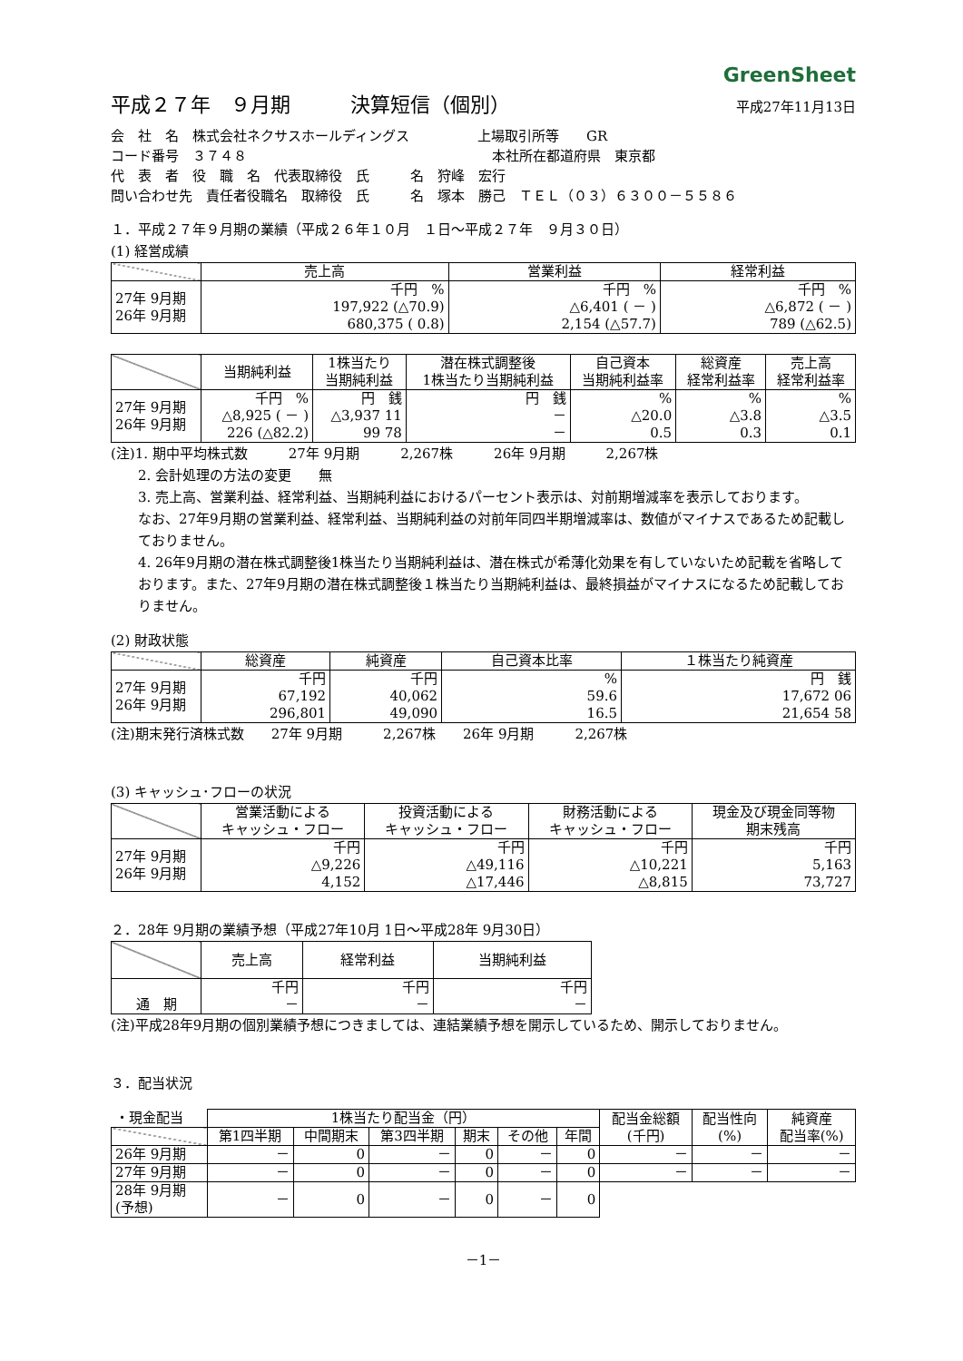GreenSheet
平成２７年　９月期　　　決算短信（個別）
平成27年11月13日
会　社　名　株式会社ネクサスホールディングス　　　　　上場取引所等　　GR
コード番号　３７４８　　　　　　　　　　　　　　　　　　本社所在都道府県　東京都
代　表　者　役　職　名　代表取締役　氏　　　名　狩峰　宏行
問い合わせ先　責任者役職名　取締役　氏　　　名　塚本　勝己　ＴＥＬ（０３）６３００－５５８６
１．平成２７年９月期の業績（平成２６年１０月　１日～平成２７年　９月３０日）
(1) 経営成績
| | 売上高 | 営業利益 | 経常利益 |
| --- | --- | --- | --- |
| 27年 9月期 26年 9月期 | 千円 % 197,922 (△70.9) 680,375 ( 0.8) | 千円 % △6,401 ( － ) 2,154 (△57.7) | 千円 % △6,872 ( － ) 789 (△62.5) |
| | 当期純利益 | 1株当たり 当期純利益 | 潜在株式調整後 1株当たり当期純利益 | 自己資本 当期純利益率 | 総資産 経常利益率 | 売上高 経常利益率 |
| --- | --- | --- | --- | --- | --- | --- |
| 27年 9月期 26年 9月期 | 千円 % △8,925 ( － ) 226 (△82.2) | 円 銭 △3,937 11 99 78 | 円 銭 － － | % △20.0 0.5 | % △3.8 0.3 | % △3.5 0.1 |
(注)1. 期中平均株式数　　　27年 9月期　　　2,267株　　　26年 9月期　　　2,267株
2. 会計処理の方法の変更　　無
3. 売上高、営業利益、経常利益、当期純利益におけるパーセント表示は、対前期増減率を表示しております。
なお、27年9月期の営業利益、経常利益、当期純利益の対前年同四半期増減率は、数値がマイナスであるため記載しておりません。
4. 26年9月期の潜在株式調整後1株当たり当期純利益は、潜在株式が希薄化効果を有していないため記載を省略しております。また、27年9月期の潜在株式調整後１株当たり当期純利益は、最終損益がマイナスになるため記載しておりません。
(2) 財政状態
| | 総資産 | 純資産 | 自己資本比率 | １株当たり純資産 |
| --- | --- | --- | --- | --- |
| 27年 9月期 26年 9月期 | 千円 67,192 296,801 | 千円 40,062 49,090 | % 59.6 16.5 | 円 銭 17,672 06 21,654 58 |
(注)期末発行済株式数　　27年 9月期　　　2,267株　　26年 9月期　　　2,267株
(3) キャッシュ･フローの状況
| | 営業活動による キャッシュ・フロー | 投資活動による キャッシュ・フロー | 財務活動による キャッシュ・フロー | 現金及び現金同等物 期末残高 |
| --- | --- | --- | --- | --- |
| 27年 9月期 26年 9月期 | 千円 △9,226 4,152 | 千円 △49,116 △17,446 | 千円 △10,221 △8,815 | 千円 5,163 73,727 |
２．28年 9月期の業績予想（平成27年10月 1日～平成28年 9月30日）
| | 売上高 | 経常利益 | 当期純利益 |
| --- | --- | --- | --- |
| 通 期 | 千円 － | 千円 － | 千円 － |
(注)平成28年9月期の個別業績予想につきましては、連結業績予想を開示しているため、開示しておりません。
３．配当状況
| ・現金配当 | 1株当たり配当金（円） | | | | | | 配当金総額 (千円) | 配当性向 (%) | 純資産 配当率(%) |
| | 第1四半期 | 中間期末 | 第3四半期 | 期末 | その他 | 年間 | | | |
| 26年 9月期 | － | 0 | － | 0 | － | 0 | － | － | － |
| 27年 9月期 | － | 0 | － | 0 | － | 0 | － | － | － |
| 28年 9月期 (予想) | － | 0 | － | 0 | － | 0 | | | |
－1－